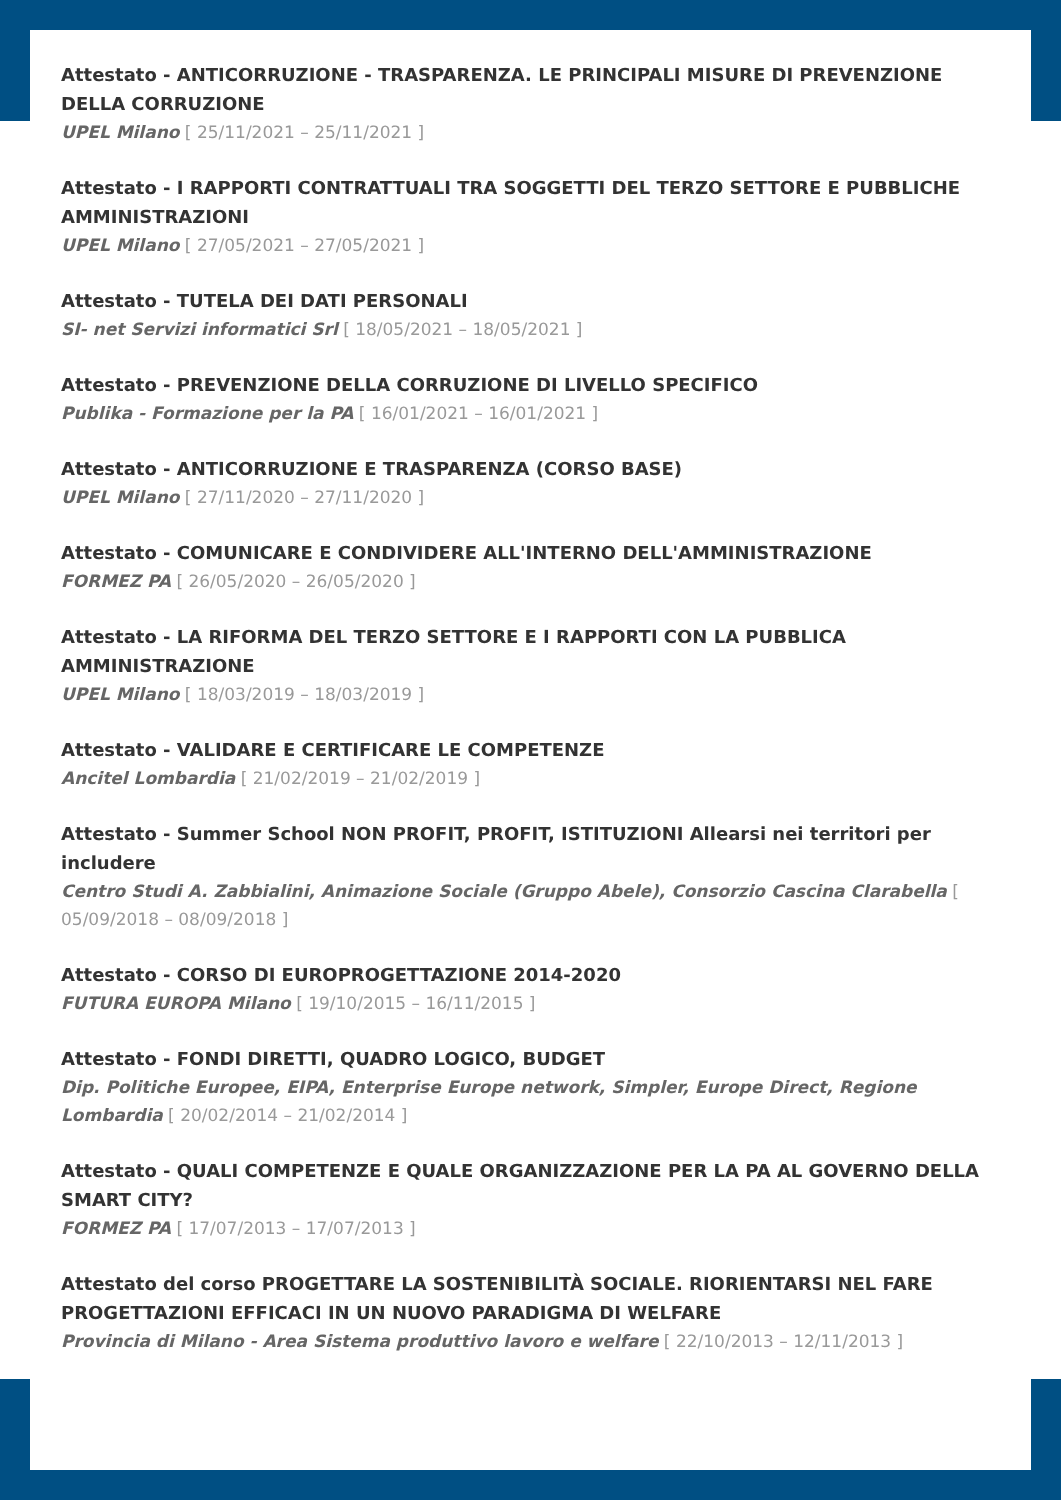Attestato - ANTICORRUZIONE - TRASPARENZA. LE PRINCIPALI MISURE DI PREVENZIONE DELLA CORRUZIONE
UPEL Milano [ 25/11/2021 – 25/11/2021 ]
Attestato - I RAPPORTI CONTRATTUALI TRA SOGGETTI DEL TERZO SETTORE E PUBBLICHE AMMINISTRAZIONI
UPEL Milano [ 27/05/2021 – 27/05/2021 ]
Attestato - TUTELA DEI DATI PERSONALI
SI- net Servizi informatici Srl [ 18/05/2021 – 18/05/2021 ]
Attestato - PREVENZIONE DELLA CORRUZIONE DI LIVELLO SPECIFICO
Publika - Formazione per la PA [ 16/01/2021 – 16/01/2021 ]
Attestato - ANTICORRUZIONE E TRASPARENZA (CORSO BASE)
UPEL Milano [ 27/11/2020 – 27/11/2020 ]
Attestato - COMUNICARE E CONDIVIDERE ALL'INTERNO DELL'AMMINISTRAZIONE
FORMEZ PA [ 26/05/2020 – 26/05/2020 ]
Attestato - LA RIFORMA DEL TERZO SETTORE E I RAPPORTI CON LA PUBBLICA AMMINISTRAZIONE
UPEL Milano [ 18/03/2019 – 18/03/2019 ]
Attestato - VALIDARE E CERTIFICARE LE COMPETENZE
Ancitel Lombardia [ 21/02/2019 – 21/02/2019 ]
Attestato - Summer School NON PROFIT, PROFIT, ISTITUZIONI Allearsi nei territori per includere
Centro Studi A. Zabbialini, Animazione Sociale (Gruppo Abele), Consorzio Cascina Clarabella [ 05/09/2018 – 08/09/2018 ]
Attestato - CORSO DI EUROPROGETTAZIONE 2014-2020
FUTURA EUROPA Milano [ 19/10/2015 – 16/11/2015 ]
Attestato - FONDI DIRETTI, QUADRO LOGICO, BUDGET
Dip. Politiche Europee, EIPA, Enterprise Europe network, Simpler, Europe Direct, Regione Lombardia [ 20/02/2014 – 21/02/2014 ]
Attestato - QUALI COMPETENZE E QUALE ORGANIZZAZIONE PER LA PA AL GOVERNO DELLA SMART CITY?
FORMEZ PA [ 17/07/2013 – 17/07/2013 ]
Attestato del corso PROGETTARE LA SOSTENIBILITÀ SOCIALE. RIORIENTARSI NEL FARE PROGETTAZIONI EFFICACI IN UN NUOVO PARADIGMA DI WELFARE
Provincia di Milano - Area Sistema produttivo lavoro e welfare [ 22/10/2013 – 12/11/2013 ]